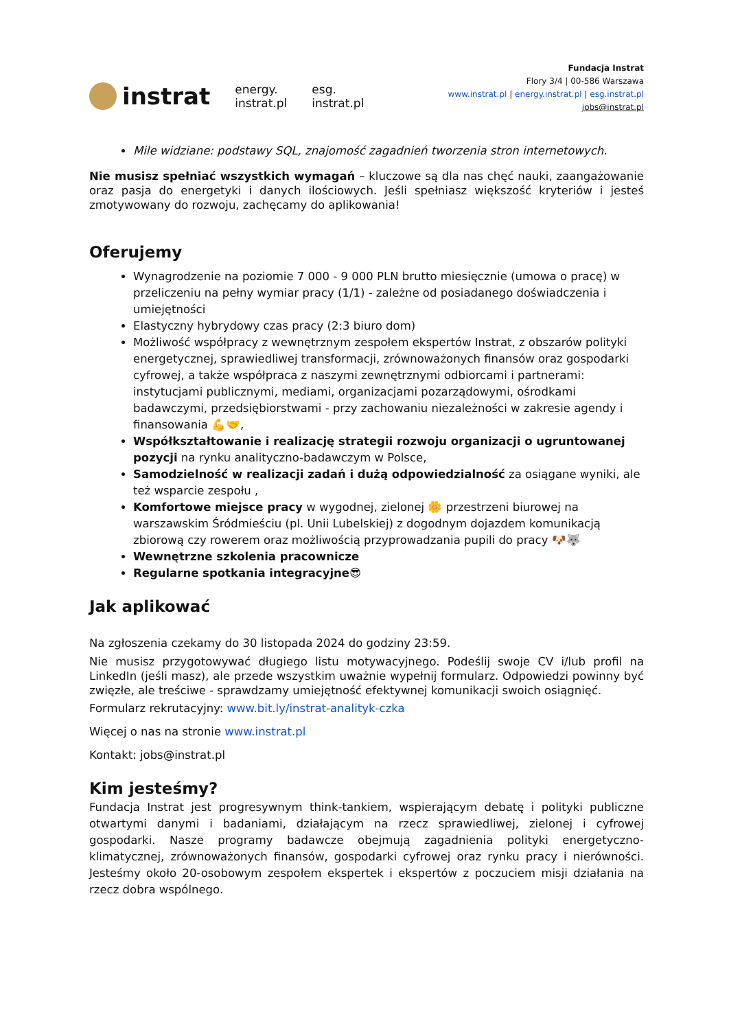instrat
energy.
instrat.pl
esg.
instrat.pl
Fundacja Instrat
Flory 3/4 | 00-586 Warszawa
www.instrat.pl | energy.instrat.pl | esg.instrat.pl
jobs@instrat.pl
Mile widziane: podstawy SQL, znajomość zagadnień tworzenia stron internetowych.
Nie musisz spełniać wszystkich wymagań – kluczowe są dla nas chęć nauki, zaangażowanie oraz pasja do energetyki i danych ilościowych. Jeśli spełniasz większość kryteriów i jesteś zmotywowany do rozwoju, zachęcamy do aplikowania!
Oferujemy
Wynagrodzenie na poziomie 7 000 - 9 000 PLN brutto miesięcznie (umowa o pracę) w przeliczeniu na pełny wymiar pracy (1/1) - zależne od posiadanego doświadczenia i umiejętności
Elastyczny hybrydowy czas pracy (2:3 biuro dom)
Możliwość współpracy z wewnętrznym zespołem ekspertów Instrat, z obszarów polityki energetycznej, sprawiedliwej transformacji, zrównoważonych finansów oraz gospodarki cyfrowej, a także współpraca z naszymi zewnętrznymi odbiorcami i partnerami: instytucjami publicznymi, mediami, organizacjami pozarządowymi, ośrodkami badawczymi, przedsiębiorstwami - przy zachowaniu niezależności w zakresie agendy i finansowania 💪🤝,
Współkształtowanie i realizację strategii rozwoju organizacji o ugruntowanej pozycji na rynku analityczno-badawczym w Polsce,
Samodzielność w realizacji zadań i dużą odpowiedzialność za osiągane wyniki, ale też wsparcie zespołu ,
Komfortowe miejsce pracy w wygodnej, zielonej 🌼 przestrzeni biurowej na warszawskim Śródmieściu (pl. Unii Lubelskiej) z dogodnym dojazdem komunikacją zbiorową czy rowerem oraz możliwością przyprowadzania pupili do pracy 🐶🐺
Wewnętrzne szkolenia pracownicze
Regularne spotkania integracyjne😎
Jak aplikować
Na zgłoszenia czekamy do 30 listopada 2024 do godziny 23:59.
Nie musisz przygotowywać długiego listu motywacyjnego. Podeślij swoje CV i/lub profil na LinkedIn (jeśli masz), ale przede wszystkim uważnie wypełnij formularz. Odpowiedzi powinny być zwięzłe, ale treściwe - sprawdzamy umiejętność efektywnej komunikacji swoich osiągnięć.
Formularz rekrutacyjny: www.bit.ly/instrat-analityk-czka
Więcej o nas na stronie www.instrat.pl
Kontakt: jobs@instrat.pl
Kim jesteśmy?
Fundacja Instrat jest progresywnym think-tankiem, wspierającym debatę i polityki publiczne otwartymi danymi i badaniami, działającym na rzecz sprawiedliwej, zielonej i cyfrowej gospodarki. Nasze programy badawcze obejmują zagadnienia polityki energetyczno-klimatycznej, zrównoważonych finansów, gospodarki cyfrowej oraz rynku pracy i nierówności. Jesteśmy około 20-osobowym zespołem ekspertek i ekspertów z poczuciem misji działania na rzecz dobra wspólnego.